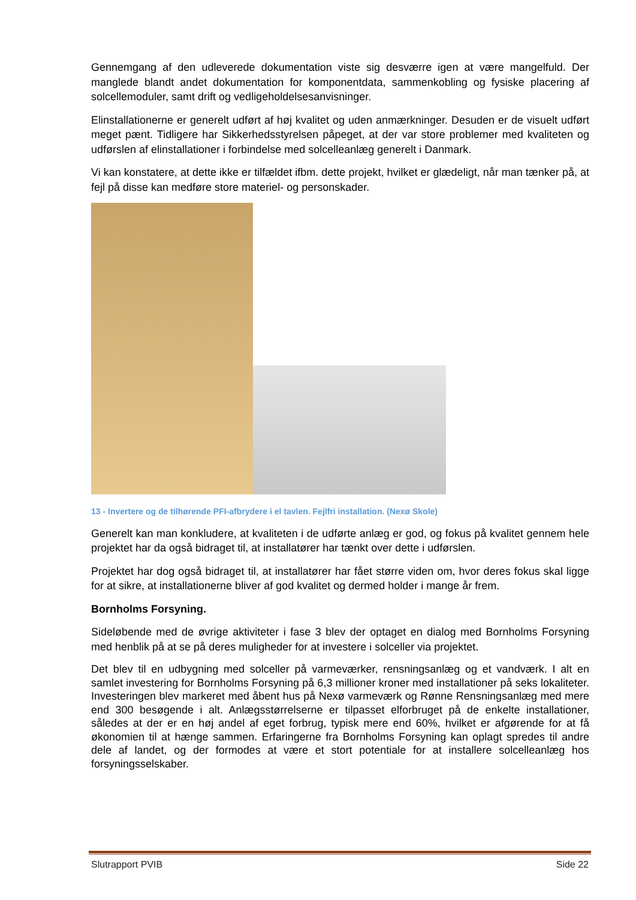Gennemgang af den udleverede dokumentation viste sig desværre igen at være mangelfuld. Der manglede blandt andet dokumentation for komponentdata, sammenkobling og fysiske placering af solcellemoduler, samt drift og vedligeholdelsesanvisninger.
Elinstallationerne er generelt udført af høj kvalitet og uden anmærkninger. Desuden er de visuelt udført meget pænt. Tidligere har Sikkerhedsstyrelsen påpeget, at der var store problemer med kvaliteten og udførslen af elinstallationer i forbindelse med solcelleanlæg generelt i Danmark.
Vi kan konstatere, at dette ikke er tilfældet ifbm. dette projekt, hvilket er glædeligt, når man tænker på, at fejl på disse kan medføre store materiel- og personskader.
13 - Invertere og de tilhørende PFI-afbrydere i el tavlen. Fejlfri installation. (Nexø Skole)
Generelt kan man konkludere, at kvaliteten i de udførte anlæg er god, og fokus på kvalitet gennem hele projektet har da også bidraget til, at installatører har tænkt over dette i udførslen.
Projektet har dog også bidraget til, at installatører har fået større viden om, hvor deres fokus skal ligge for at sikre, at installationerne bliver af god kvalitet og dermed holder i mange år frem.
Bornholms Forsyning.
Sideløbende med de øvrige aktiviteter i fase 3 blev der optaget en dialog med Bornholms Forsyning med henblik på at se på deres muligheder for at investere i solceller via projektet.
Det blev til en udbygning med solceller på varmeværker, rensningsanlæg og et vandværk. I alt en samlet investering for Bornholms Forsyning på 6,3 millioner kroner med installationer på seks lokaliteter. Investeringen blev markeret med åbent hus på Nexø varmeværk og Rønne Rensningsanlæg med mere end 300 besøgende i alt. Anlægsstørrelserne er tilpasset elforbruget på de enkelte installationer, således at der er en høj andel af eget forbrug, typisk mere end 60%, hvilket er afgørende for at få økonomien til at hænge sammen. Erfaringerne fra Bornholms Forsyning kan oplagt spredes til andre dele af landet, og der formodes at være et stort potentiale for at installere solcelleanlæg hos forsyningsselskaber.
Slutrapport PVIB Side 22